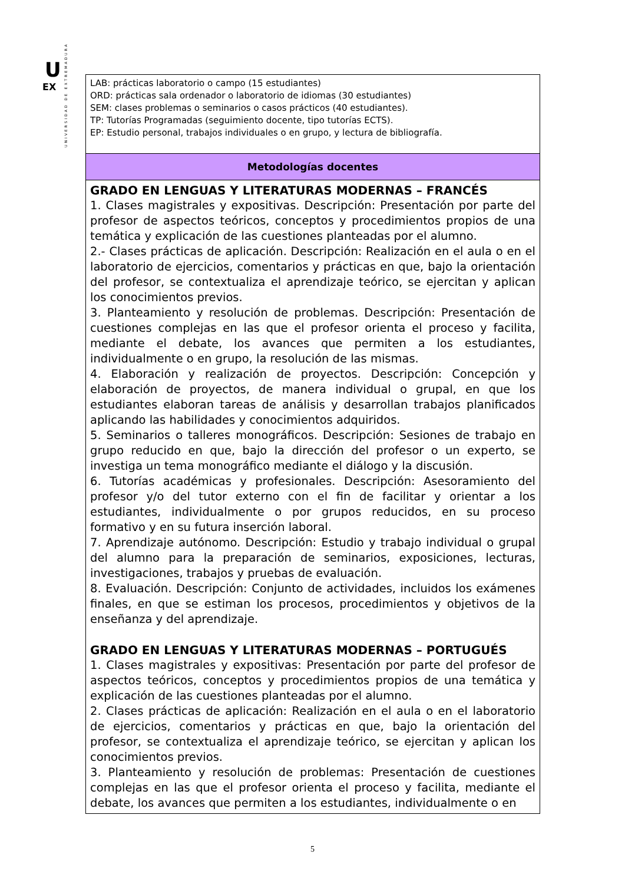U
EX
UNIVERSIDAD DE EXTREMADURA
| LAB: prácticas laboratorio o campo (15 estudiantes) ORD: prácticas sala ordenador o laboratorio de idiomas (30 estudiantes) SEM: clases problemas o seminarios o casos prácticos (40 estudiantes). TP: Tutorías Programadas (seguimiento docente, tipo tutorías ECTS). EP: Estudio personal, trabajos individuales o en grupo, y lectura de bibliografía. |
| Metodologías docentes |
| GRADO EN LENGUAS Y LITERATURAS MODERNAS – FRANCÉS 1. Clases magistrales y expositivas. Descripción: Presentación por parte del profesor de aspectos teóricos, conceptos y procedimientos propios de una temática y explicación de las cuestiones planteadas por el alumno. 2.- Clases prácticas de aplicación. Descripción: Realización en el aula o en el laboratorio de ejercicios, comentarios y prácticas en que, bajo la orientación del profesor, se contextualiza el aprendizaje teórico, se ejercitan y aplican los conocimientos previos. 3. Planteamiento y resolución de problemas. Descripción: Presentación de cuestiones complejas en las que el profesor orienta el proceso y facilita, mediante el debate, los avances que permiten a los estudiantes, individualmente o en grupo, la resolución de las mismas. 4. Elaboración y realización de proyectos. Descripción: Concepción y elaboración de proyectos, de manera individual o grupal, en que los estudiantes elaboran tareas de análisis y desarrollan trabajos planificados aplicando las habilidades y conocimientos adquiridos. 5. Seminarios o talleres monográficos. Descripción: Sesiones de trabajo en grupo reducido en que, bajo la dirección del profesor o un experto, se investiga un tema monográfico mediante el diálogo y la discusión. 6. Tutorías académicas y profesionales. Descripción: Asesoramiento del profesor y/o del tutor externo con el fin de facilitar y orientar a los estudiantes, individualmente o por grupos reducidos, en su proceso formativo y en su futura inserción laboral. 7. Aprendizaje autónomo. Descripción: Estudio y trabajo individual o grupal del alumno para la preparación de seminarios, exposiciones, lecturas, investigaciones, trabajos y pruebas de evaluación. 8. Evaluación. Descripción: Conjunto de actividades, incluidos los exámenes finales, en que se estiman los procesos, procedimientos y objetivos de la enseñanza y del aprendizaje. GRADO EN LENGUAS Y LITERATURAS MODERNAS – PORTUGUÉS 1. Clases magistrales y expositivas: Presentación por parte del profesor de aspectos teóricos, conceptos y procedimientos propios de una temática y explicación de las cuestiones planteadas por el alumno. 2. Clases prácticas de aplicación: Realización en el aula o en el laboratorio de ejercicios, comentarios y prácticas en que, bajo la orientación del profesor, se contextualiza el aprendizaje teórico, se ejercitan y aplican los conocimientos previos. 3. Planteamiento y resolución de problemas: Presentación de cuestiones complejas en las que el profesor orienta el proceso y facilita, mediante el debate, los avances que permiten a los estudiantes, individualmente o en |
5